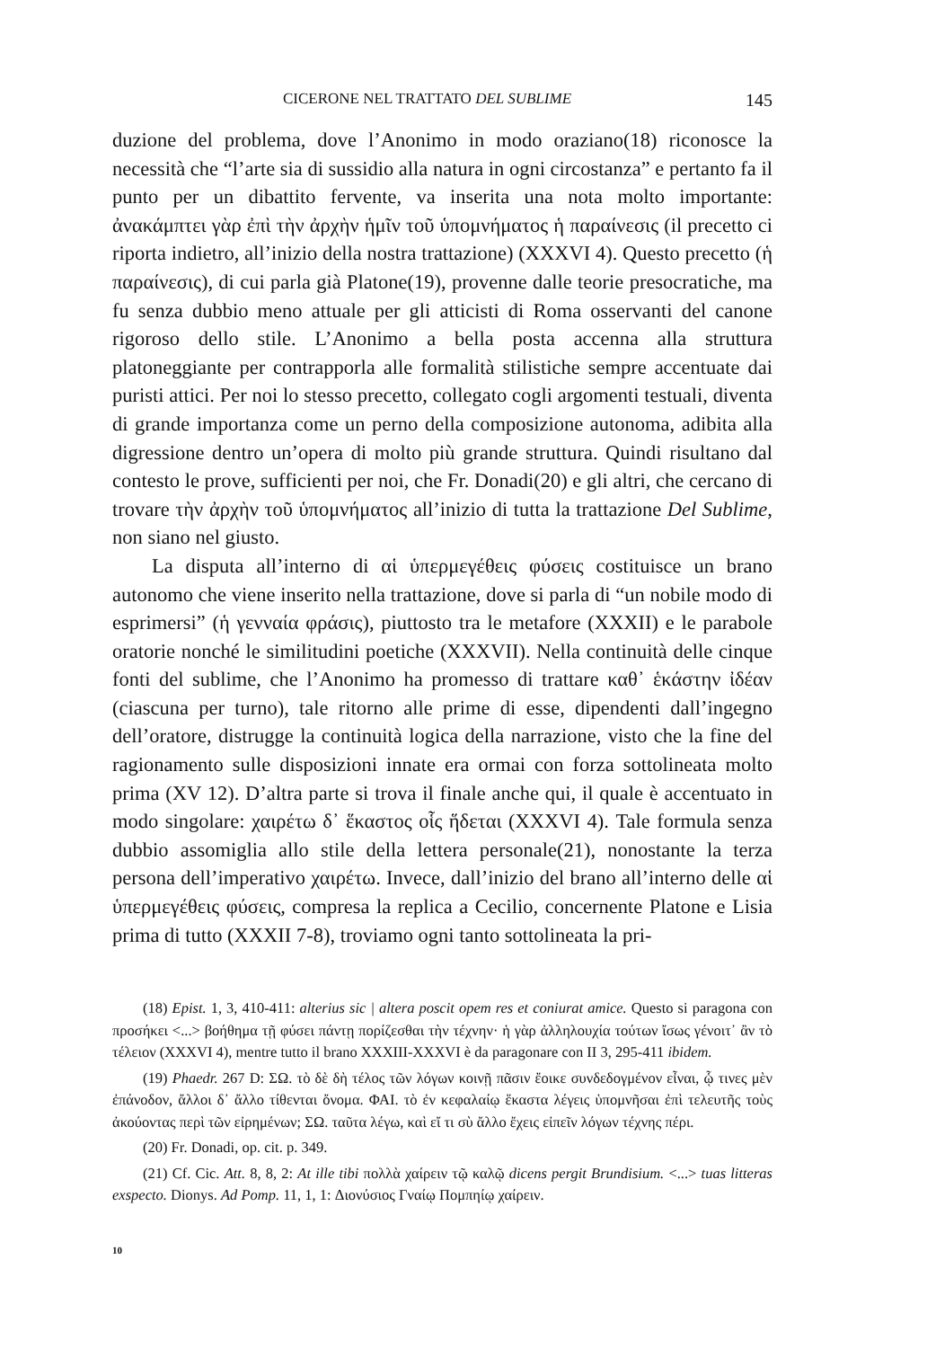CICERONE NEL TRATTATO DEL SUBLIME 145
duzione del problema, dove l’Anonimo in modo oraziano(18) riconosce la necessità che “l’arte sia di sussidio alla natura in ogni circostanza” e pertanto fa il punto per un dibattito fervente, va inserita una nota molto importante: ἀνακάμπτει γὰρ ἐπὶ τὴν ἀρχὴν ἡμῖν τοῦ ὑπομνήματος ἡ παραίνεσις (il precetto ci riporta indietro, all’inizio della nostra trattazione) (XXXVI 4). Questo precetto (ἡ παραίνεσις), di cui parla già Platone(19), provenne dalle teorie presocratiche, ma fu senza dubbio meno attuale per gli atticisti di Roma osservanti del canone rigoroso dello stile. L’Anonimo a bella posta accenna alla struttura platoneggiante per contrapporla alle formalità stilistiche sempre accentuate dai puristi attici. Per noi lo stesso precetto, collegato cogli argomenti testuali, diventa di grande importanza come un perno della composizione autonoma, adibita alla digressione dentro un’opera di molto più grande struttura. Quindi risultano dal contesto le prove, sufficienti per noi, che Fr. Donadi(20) e gli altri, che cercano di trovare τὴν ἀρχὴν τοῦ ὑπομνήματος all’inizio di tutta la trattazione Del Sublime, non siano nel giusto.
La disputa all’interno di αἱ ὑπερμεγέθεις φύσεις costituisce un brano autonomo che viene inserito nella trattazione, dove si parla di “un nobile modo di esprimersi” (ἡ γενναία φράσις), piuttosto tra le metafore (XXXII) e le parabole oratorie nonché le similitudini poetiche (XXXVII). Nella continuità delle cinque fonti del sublime, che l’Anonimo ha promesso di trattare καθ᾽ ἑκάστην ἰδέαν (ciascuna per turno), tale ritorno alle prime di esse, dipendenti dall’ingegno dell’oratore, distrugge la continuità logica della narrazione, visto che la fine del ragionamento sulle disposizioni innate era ormai con forza sottolineata molto prima (XV 12). D’altra parte si trova il finale anche qui, il quale è accentuato in modo singolare: χαιρέτω δ᾽ ἕκαστος οἷς ἥδεται (XXXVI 4). Tale formula senza dubbio assomiglia allo stile della lettera personale(21), nonostante la terza persona dell’imperativo χαιρέτω. Invece, dall’inizio del brano all’interno delle αἱ ὑπερμεγέθεις φύσεις, compresa la replica a Cecilio, concernente Platone e Lisia prima di tutto (XXXII 7-8), troviamo ogni tanto sottolineata la pri-
(18) Epist. 1, 3, 410-411: alterius sic | altera poscit opem res et coniurat amice. Questo si paragona con προσήκει <...> βοήθημα τῇ φύσει πάντῃ πορίζεσθαι τὴν τέχνην· ἡ γὰρ ἀλληλουχία τούτων ἴσως γένοιτ᾽ ἂν τὸ τέλειον (XXXVI 4), mentre tutto il brano XXXIII-XXXVI è da paragonare con II 3, 295-411 ibidem.
(19) Phaedr. 267 D: ΣΩ. τὸ δὲ δὴ τέλος τῶν λόγων κοινῇ πᾶσιν ἔοικε συνδεδογμένον εἶναι, ᾧ τινες μὲν ἐπάνοδον, ἄλλοι δ᾽ ἄλλο τίθενται ὄνομα. ΦΑΙ. τὸ ἐν κεφαλαίῳ ἕκαστα λέγεις ὑπομνῆσαι ἐπὶ τελευτῆς τοὺς ἀκούοντας περὶ τῶν εἰρημένων; ΣΩ. ταῦτα λέγω, καὶ εἴ τι σὺ ἄλλο ἔχεις εἰπεῖν λόγων τέχνης πέρι.
(20) Fr. Donadi, op. cit. p. 349.
(21) Cf. Cic. Att. 8, 8, 2: At ille tibi πολλὰ χαίρειν τῷ καλῷ dicens pergit Brundisium. <...> tuas litteras exspecto. Dionys. Ad Pomp. 11, 1, 1: Διονύσιος Γναίῳ Πομπηίῳ χαίρειν.
10